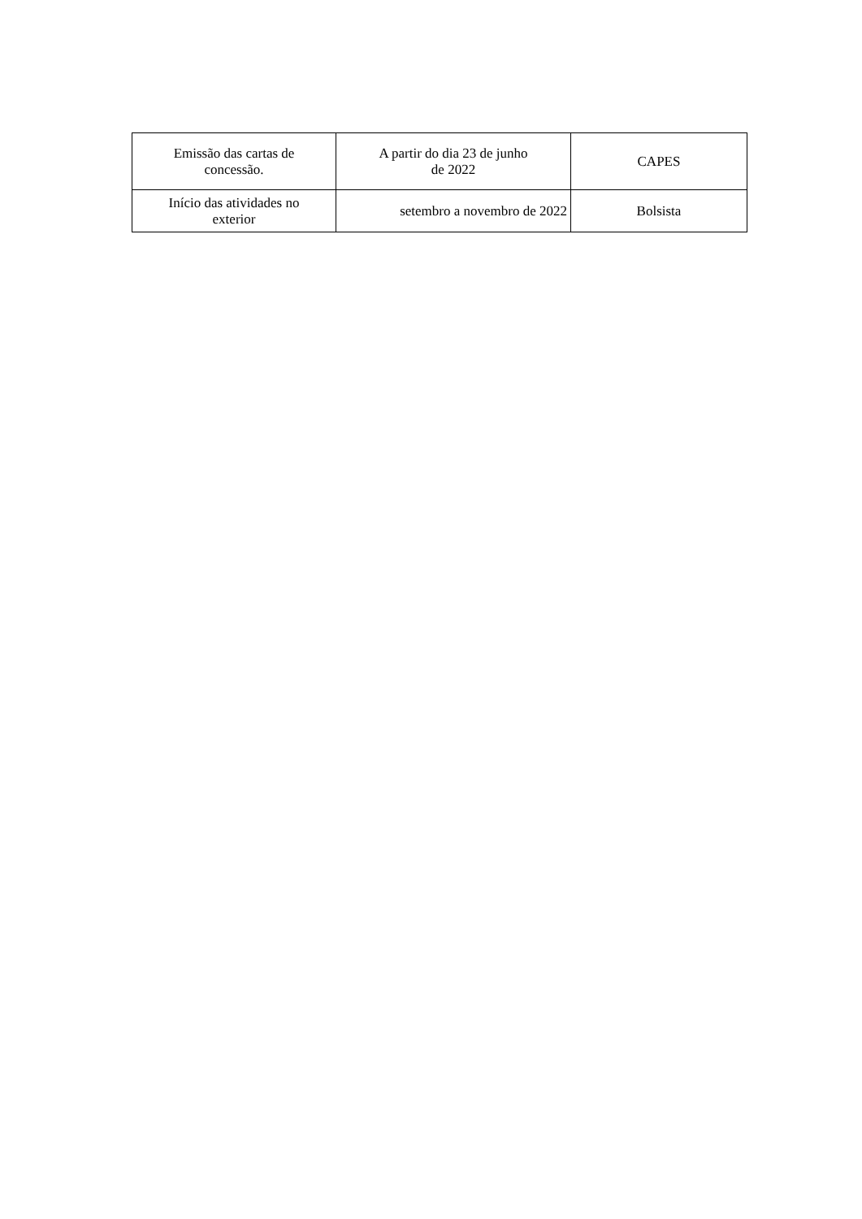| Emissão das cartas de concessão. | A partir do dia 23 de junho de 2022 | CAPES |
| Início das atividades no exterior | setembro a novembro de 2022 | Bolsista |